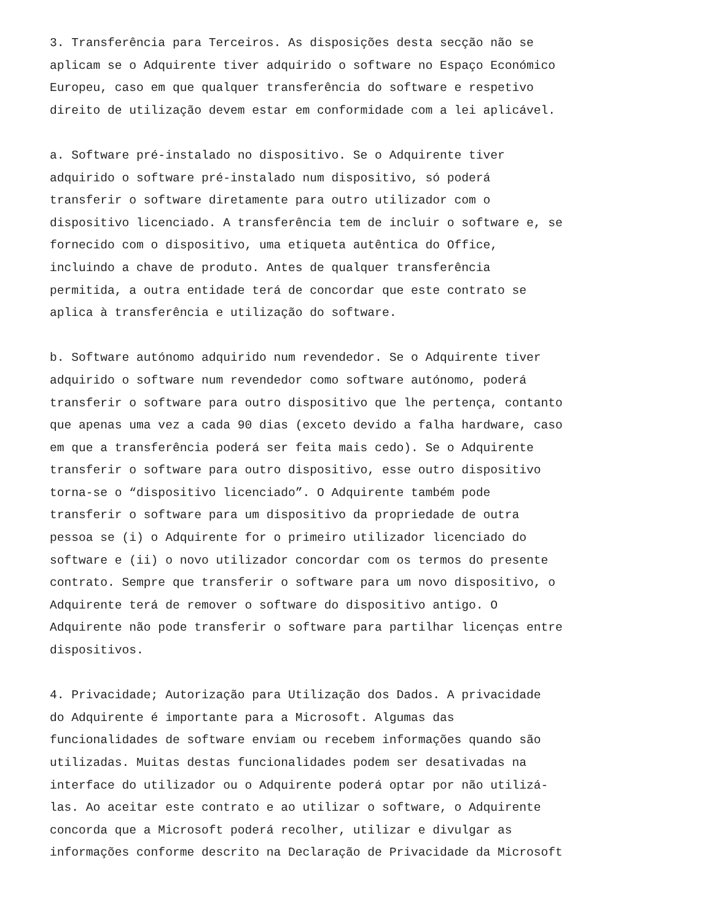3. Transferência para Terceiros. As disposições desta secção não se aplicam se o Adquirente tiver adquirido o software no Espaço Económico Europeu, caso em que qualquer transferência do software e respetivo direito de utilização devem estar em conformidade com a lei aplicável.
a. Software pré-instalado no dispositivo. Se o Adquirente tiver adquirido o software pré-instalado num dispositivo, só poderá transferir o software diretamente para outro utilizador com o dispositivo licenciado. A transferência tem de incluir o software e, se fornecido com o dispositivo, uma etiqueta autêntica do Office, incluindo a chave de produto. Antes de qualquer transferência permitida, a outra entidade terá de concordar que este contrato se aplica à transferência e utilização do software.
b. Software autónomo adquirido num revendedor. Se o Adquirente tiver adquirido o software num revendedor como software autónomo, poderá transferir o software para outro dispositivo que lhe pertença, contanto que apenas uma vez a cada 90 dias (exceto devido a falha hardware, caso em que a transferência poderá ser feita mais cedo). Se o Adquirente transferir o software para outro dispositivo, esse outro dispositivo torna-se o “dispositivo licenciado”. O Adquirente também pode transferir o software para um dispositivo da propriedade de outra pessoa se (i) o Adquirente for o primeiro utilizador licenciado do software e (ii) o novo utilizador concordar com os termos do presente contrato. Sempre que transferir o software para um novo dispositivo, o Adquirente terá de remover o software do dispositivo antigo. O Adquirente não pode transferir o software para partilhar licenças entre dispositivos.
4. Privacidade; Autorização para Utilização dos Dados. A privacidade do Adquirente é importante para a Microsoft. Algumas das funcionalidades de software enviam ou recebem informações quando são utilizadas. Muitas destas funcionalidades podem ser desativadas na interface do utilizador ou o Adquirente poderá optar por não utilizá- las. Ao aceitar este contrato e ao utilizar o software, o Adquirente concorda que a Microsoft poderá recolher, utilizar e divulgar as informações conforme descrito na Declaração de Privacidade da Microsoft